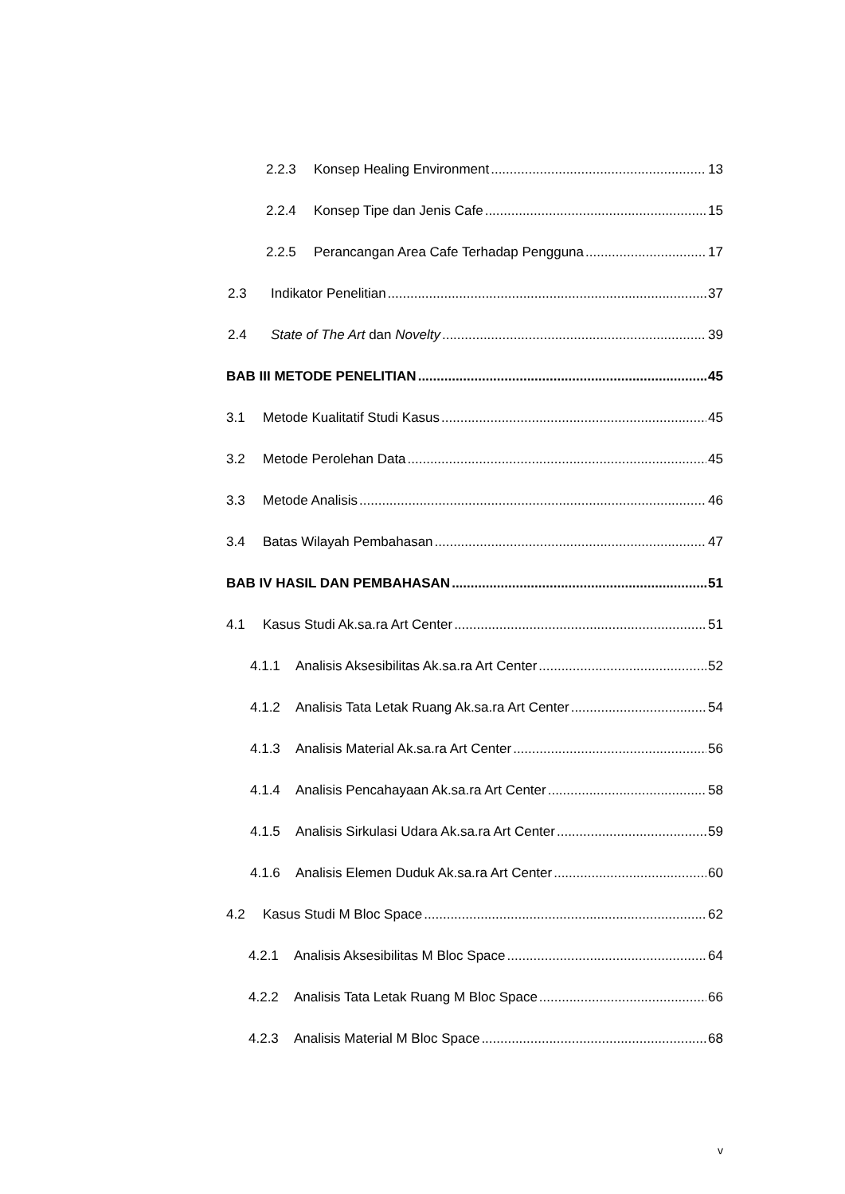2.2.3 Konsep Healing Environment 13
2.2.4 Konsep Tipe dan Jenis Cafe 15
2.2.5 Perancangan Area Cafe Terhadap Pengguna 17
2.3 Indikator Penelitian 37
2.4 State of The Art dan Novelty 39
BAB III METODE PENELITIAN 45
3.1 Metode Kualitatif Studi Kasus 45
3.2 Metode Perolehan Data 45
3.3 Metode Analisis 46
3.4 Batas Wilayah Pembahasan 47
BAB IV HASIL DAN PEMBAHASAN 51
4.1 Kasus Studi Ak.sa.ra Art Center 51
4.1.1 Analisis Aksesibilitas Ak.sa.ra Art Center 52
4.1.2 Analisis Tata Letak Ruang Ak.sa.ra Art Center 54
4.1.3 Analisis Material Ak.sa.ra Art Center 56
4.1.4 Analisis Pencahayaan Ak.sa.ra Art Center 58
4.1.5 Analisis Sirkulasi Udara Ak.sa.ra Art Center 59
4.1.6 Analisis Elemen Duduk Ak.sa.ra Art Center 60
4.2 Kasus Studi M Bloc Space 62
4.2.1 Analisis Aksesibilitas M Bloc Space 64
4.2.2 Analisis Tata Letak Ruang M Bloc Space 66
4.2.3 Analisis Material M Bloc Space 68
v